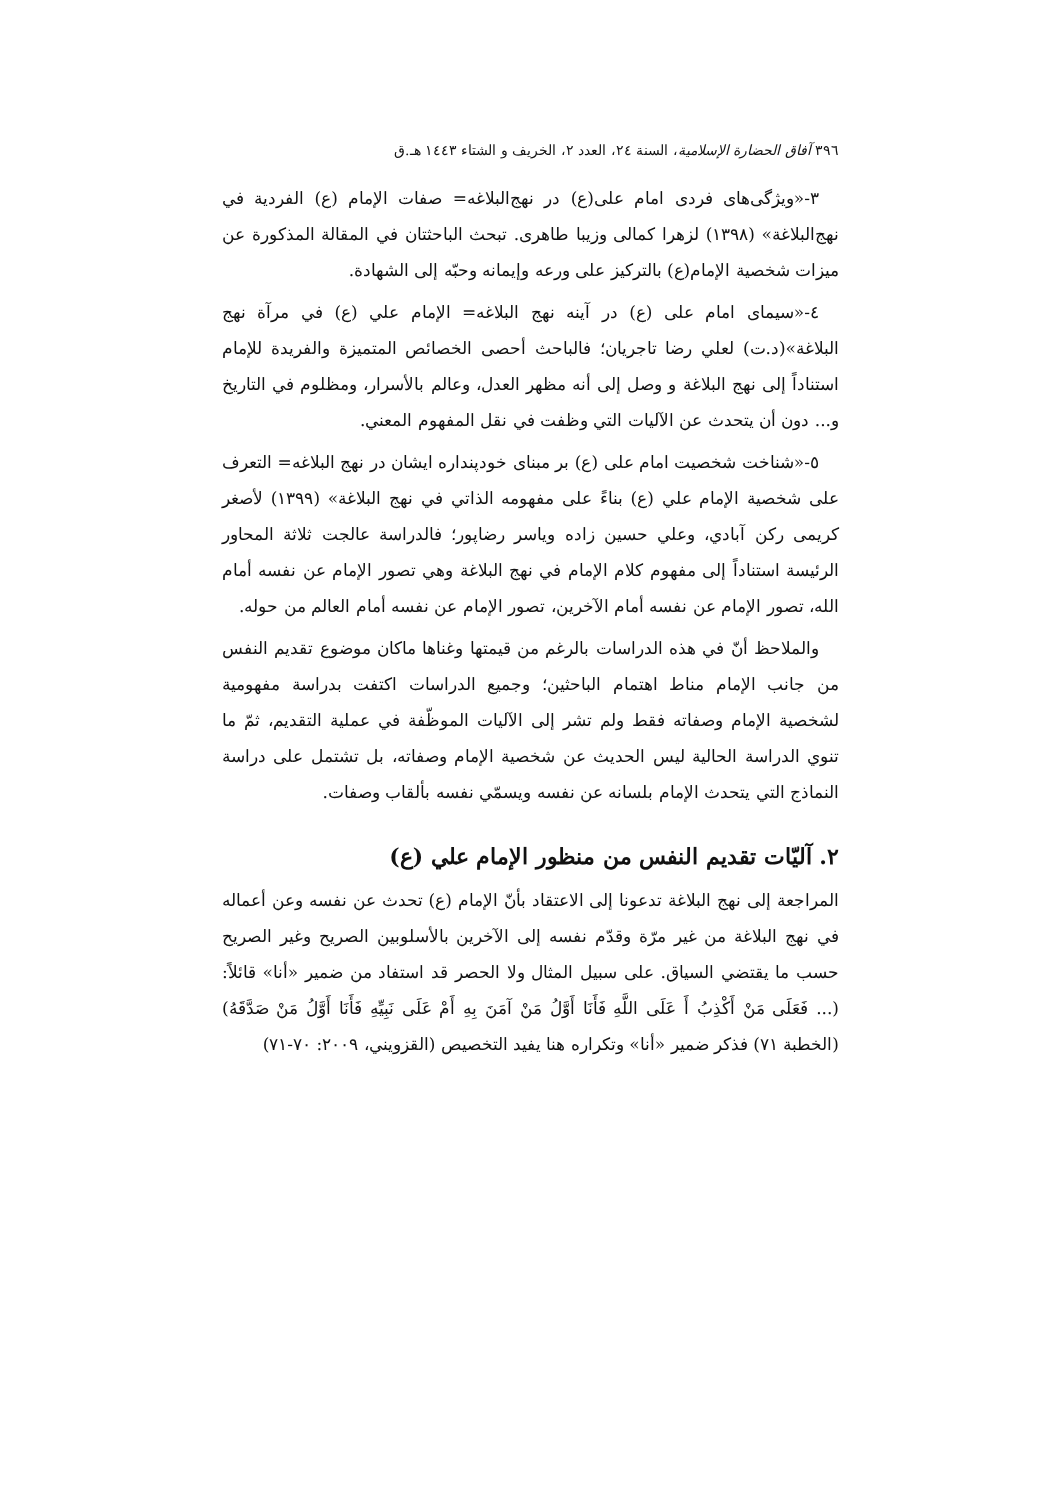٣٩٦ آفاق الحضارة الإسلامية، السنة ٢٤، العدد ٢، الخريف و الشتاء ١٤٤٣ هـ.ق
٣-«ویژگی‌های فردی امام علی(ع) در نهج‌البلاغه= صفات الإمام (ع) الفردية في نهج‌البلاغة» (١٣٩٨) لزهرا كمالی وزیبا طاهری. تبحث الباحثتان في المقالة المذكورة عن ميزات شخصية الإمام(ع) بالتركيز على ورعه وإيمانه وحبّه إلى الشهادة.
٤-«سیمای امام علی (ع) در آینه نهج البلاغه= الإمام علي (ع) في مرآة نهج البلاغة»(د.ت) لعلي رضا تاجريان؛ فالباحث أحصى الخصائص المتميزة والفريدة للإمام استناداً إلى نهج البلاغة و وصل إلى أنه مظهر العدل، وعالم بالأسرار، ومظلوم في التاريخ و... دون أن يتحدث عن الآليات التي وظفت في نقل المفهوم المعني.
٥-«شناخت شخصيت امام على (ع) بر مبنای خودپنداره ايشان در نهج البلاغه= التعرف على شخصية الإمام علي (ع) بناءً على مفهومه الذاتي في نهج البلاغة» (١٣٩٩) لأصغر كريمى ركن آبادي، وعلي حسين زاده وياسر رضاپور؛ فالدراسة عالجت ثلاثة المحاور الرئيسة استناداً إلى مفهوم كلام الإمام في نهج البلاغة وهي تصور الإمام عن نفسه أمام الله، تصور الإمام عن نفسه أمام الآخرين، تصور الإمام عن نفسه أمام العالم من حوله.
والملاحظ أنّ في هذه الدراسات بالرغم من قيمتها وغناها ماكان موضوع تقديم النفس من جانب الإمام مناط اهتمام الباحثين؛ وجميع الدراسات اكتفت بدراسة مفهومية لشخصية الإمام وصفاته فقط ولم تشر إلى الآليات الموظّفة في عملية التقديم، ثمّ ما تنوي الدراسة الحالية ليس الحديث عن شخصية الإمام وصفاته، بل تشتمل على دراسة النماذج التي يتحدث الإمام بلسانه عن نفسه ويسمّي نفسه بألقاب وصفات.
٢. آليّات تقديم النفس من منظور الإمام علي (ع)
المراجعة إلى نهج البلاغة تدعونا إلى الاعتقاد بأنّ الإمام (ع) تحدث عن نفسه وعن أعماله في نهج البلاغة من غير مرّة وقدّم نفسه إلى الآخرين بالأسلوبين الصريح وغير الصريح حسب ما يقتضي السياق. على سبيل المثال ولا الحصر قد استفاد من ضمير «أنا» قائلاً: (... فَعَلَى مَنْ أَكْذِبُ أَ عَلَى اللَّهِ فَأَنَا أَوَّلُ مَنْ آمَنَ بِهِ أَمْ عَلَى نَبِيِّهِ فَأَنَا أَوَّلُ مَنْ صَدَّقَهُ) (الخطبة ٧١) فذكر ضمير «أنا» وتكراره هنا يفيد التخصيص (القزويني، ٢٠٠٩: ٧٠-٧١)